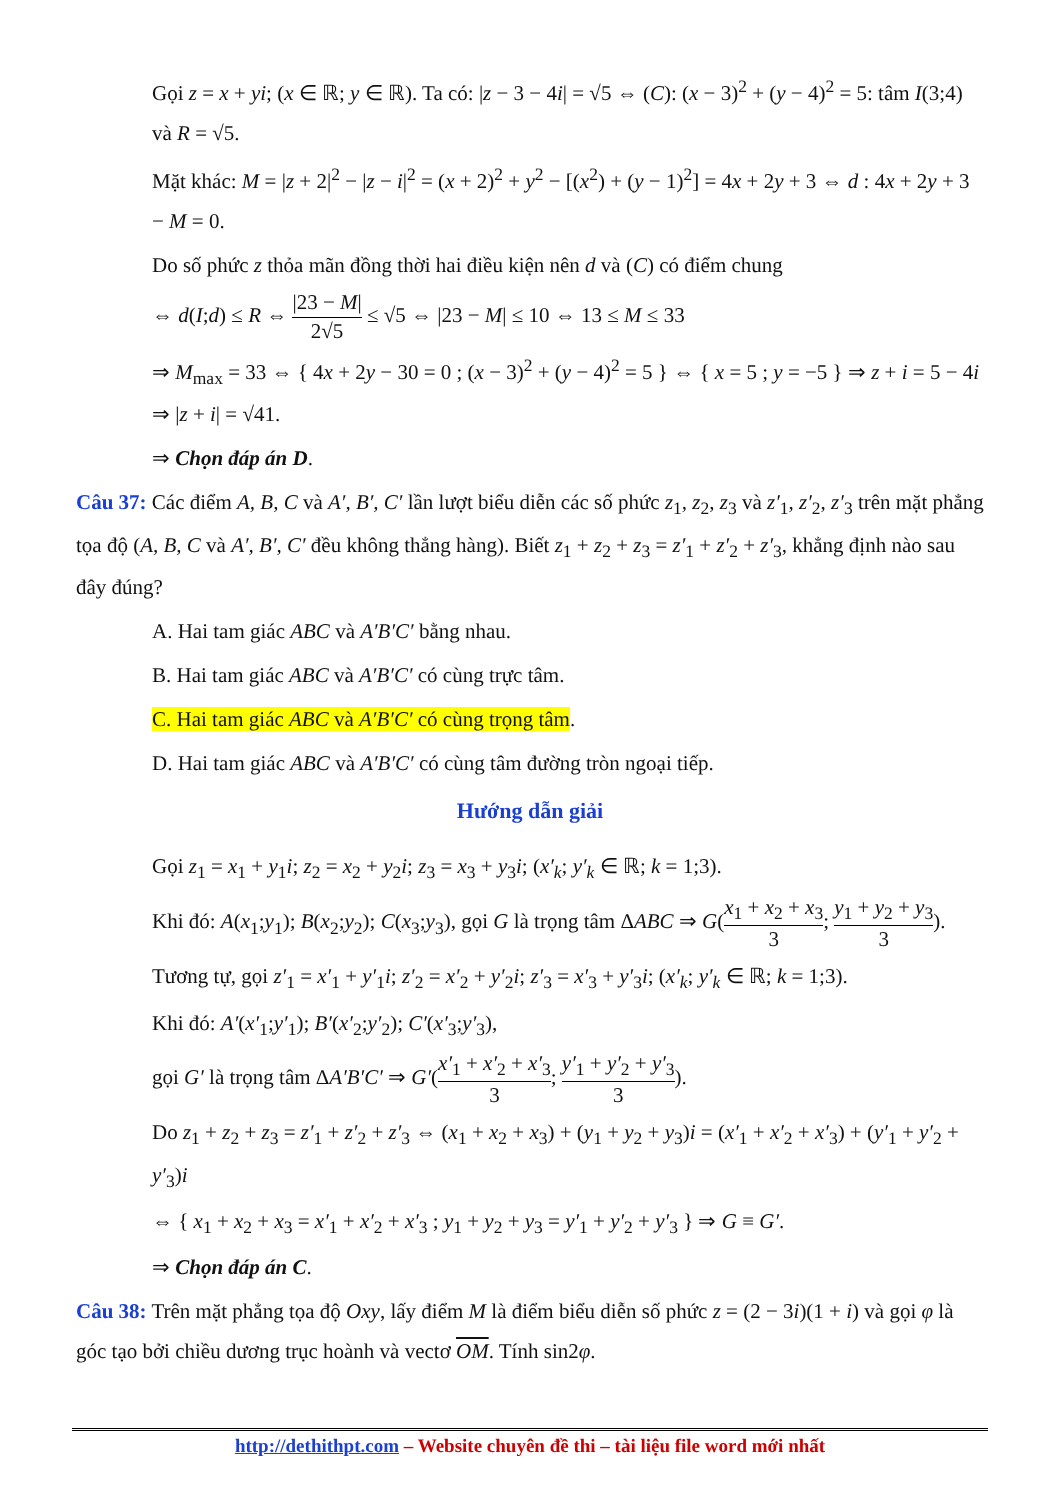Gọi z = x + yi; (x ∈ ℝ; y ∈ ℝ). Ta có: |z − 3 − 4i| = √5 ⇔ (C): (x − 3)<sup>2</sup> + (y − 4)<sup>2</sup> = 5: tâm I(3;4) và R = √5.
Mặt khác: M = |z + 2|<sup>2</sup> − |z − i|<sup>2</sup> = (x + 2)<sup>2</sup> + y<sup>2</sup> − [(x<sup>2</sup>) + (y − 1)<sup>2</sup>] = 4x + 2y + 3 ⇔ d : 4x + 2y + 3 − M = 0.
Do số phức z thỏa mãn đồng thời hai điều kiện nên d và (C) có điểm chung
⇔ d(I;d) ≤ R ⇔ |23 − M| 2√5 ≤ √5 ⇔ |23 − M| ≤ 10 ⇔ 13 ≤ M ≤ 33
⇒ M<sub>max</sub> = 33 ⇔ { 4x + 2y − 30 = 0 ; (x − 3)<sup>2</sup> + (y − 4)<sup>2</sup> = 5 } ⇔ { x = 5 ; y = −5 } ⇒ z + i = 5 − 4i ⇒ |z + i| = √41.
⇒ Chọn đáp án D.
Câu 37: Các điểm A, B, C và A′, B′, C′ lần lượt biểu diễn các số phức z<sub>1</sub>, z<sub>2</sub>, z<sub>3</sub> và z′<sub>1</sub>, z′<sub>2</sub>, z′<sub>3</sub> trên mặt phẳng tọa độ (A, B, C và A′, B′, C′ đều không thẳng hàng). Biết z<sub>1</sub> + z<sub>2</sub> + z<sub>3</sub> = z′<sub>1</sub> + z′<sub>2</sub> + z′<sub>3</sub>, khẳng định nào sau đây đúng?
A. Hai tam giác ABC và A′B′C′ bằng nhau.
B. Hai tam giác ABC và A′B′C′ có cùng trực tâm.
C. Hai tam giác ABC và A′B′C′ có cùng trọng tâm.
D. Hai tam giác ABC và A′B′C′ có cùng tâm đường tròn ngoại tiếp.
Hướng dẫn giải
Gọi z<sub>1</sub> = x<sub>1</sub> + y<sub>1</sub>i; z<sub>2</sub> = x<sub>2</sub> + y<sub>2</sub>i; z<sub>3</sub> = x<sub>3</sub> + y<sub>3</sub>i; (x′<sub>k</sub>; y′<sub>k</sub> ∈ ℝ; k = 1;3).
Khi đó: A(x<sub>1</sub>;y<sub>1</sub>); B(x<sub>2</sub>;y<sub>2</sub>); C(x<sub>3</sub>;y<sub>3</sub>), gọi G là trọng tâm ΔABC ⇒ G(x<sub>1</sub> + x<sub>2</sub> + x<sub>3</sub> 3; y<sub>1</sub> + y<sub>2</sub> + y<sub>3</sub> 3).
Tương tự, gọi z′<sub>1</sub> = x′<sub>1</sub> + y′<sub>1</sub>i; z′<sub>2</sub> = x′<sub>2</sub> + y′<sub>2</sub>i; z′<sub>3</sub> = x′<sub>3</sub> + y′<sub>3</sub>i; (x′<sub>k</sub>; y′<sub>k</sub> ∈ ℝ; k = 1;3).
Khi đó: A′(x′<sub>1</sub>;y′<sub>1</sub>); B′(x′<sub>2</sub>;y′<sub>2</sub>); C′(x′<sub>3</sub>;y′<sub>3</sub>),
gọi G′ là trọng tâm ΔA′B′C′ ⇒ G′(x′<sub>1</sub> + x′<sub>2</sub> + x′<sub>3</sub> 3; y′<sub>1</sub> + y′<sub>2</sub> + y′<sub>3</sub> 3).
Do z<sub>1</sub> + z<sub>2</sub> + z<sub>3</sub> = z′<sub>1</sub> + z′<sub>2</sub> + z′<sub>3</sub> ⇔ (x<sub>1</sub> + x<sub>2</sub> + x<sub>3</sub>) + (y<sub>1</sub> + y<sub>2</sub> + y<sub>3</sub>)i = (x′<sub>1</sub> + x′<sub>2</sub> + x′<sub>3</sub>) + (y′<sub>1</sub> + y′<sub>2</sub> + y′<sub>3</sub>)i
⇔ { x<sub>1</sub> + x<sub>2</sub> + x<sub>3</sub> = x′<sub>1</sub> + x′<sub>2</sub> + x′<sub>3</sub> ; y<sub>1</sub> + y<sub>2</sub> + y<sub>3</sub> = y′<sub>1</sub> + y′<sub>2</sub> + y′<sub>3</sub> } ⇒ G ≡ G′.
⇒ Chọn đáp án C.
Câu 38: Trên mặt phẳng tọa độ Oxy, lấy điểm M là điểm biểu diễn số phức z = (2 − 3i)(1 + i) và gọi φ là góc tạo bởi chiều dương trục hoành và vectơ OM. Tính sin2φ.
http://dethithpt.com – Website chuyên đề thi – tài liệu file word mới nhất